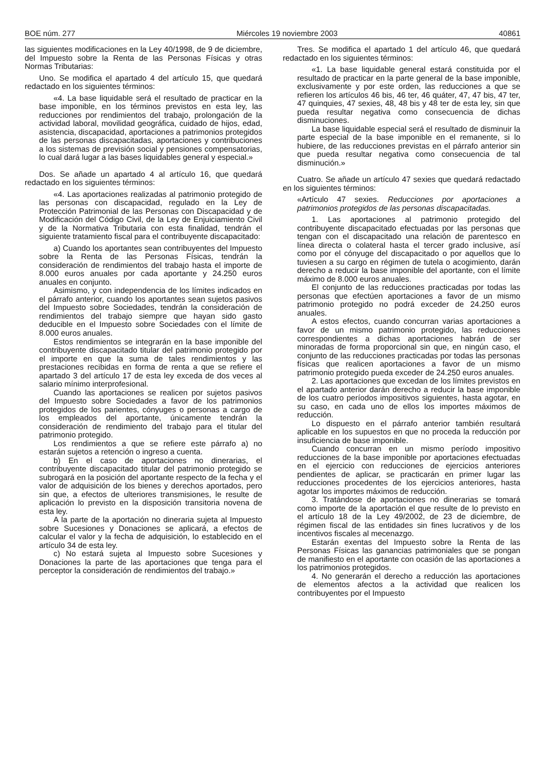BOE núm. 277 Miércoles 19 noviembre 2003 40861
las siguientes modificaciones en la Ley 40/1998, de 9 de diciembre, del Impuesto sobre la Renta de las Personas Físicas y otras Normas Tributarias:
Uno. Se modifica el apartado 4 del artículo 15, que quedará redactado en los siguientes términos:
«4. La base liquidable será el resultado de practicar en la base imponible, en los términos previstos en esta ley, las reducciones por rendimientos del trabajo, prolongación de la actividad laboral, movilidad geográfica, cuidado de hijos, edad, asistencia, discapacidad, aportaciones a patrimonios protegidos de las personas discapacitadas, aportaciones y contribuciones a los sistemas de previsión social y pensiones compensatorias, lo cual dará lugar a las bases liquidables general y especial.»
Dos. Se añade un apartado 4 al artículo 16, que quedará redactado en los siguientes términos:
«4. Las aportaciones realizadas al patrimonio protegido de las personas con discapacidad, regulado en la Ley de Protección Patrimonial de las Personas con Discapacidad y de Modificación del Código Civil, de la Ley de Enjuiciamiento Civil y de la Normativa Tributaria con esta finalidad, tendrán el siguiente tratamiento fiscal para el contribuyente discapacitado:
a) Cuando los aportantes sean contribuyentes del Impuesto sobre la Renta de las Personas Físicas, tendrán la consideración de rendimientos del trabajo hasta el importe de 8.000 euros anuales por cada aportante y 24.250 euros anuales en conjunto.
Asimismo, y con independencia de los límites indicados en el párrafo anterior, cuando los aportantes sean sujetos pasivos del Impuesto sobre Sociedades, tendrán la consideración de rendimientos del trabajo siempre que hayan sido gasto deducible en el Impuesto sobre Sociedades con el límite de 8.000 euros anuales.
Estos rendimientos se integrarán en la base imponible del contribuyente discapacitado titular del patrimonio protegido por el importe en que la suma de tales rendimientos y las prestaciones recibidas en forma de renta a que se refiere el apartado 3 del artículo 17 de esta ley exceda de dos veces al salario mínimo interprofesional.
Cuando las aportaciones se realicen por sujetos pasivos del Impuesto sobre Sociedades a favor de los patrimonios protegidos de los parientes, cónyuges o personas a cargo de los empleados del aportante, únicamente tendrán la consideración de rendimiento del trabajo para el titular del patrimonio protegido.
Los rendimientos a que se refiere este párrafo a) no estarán sujetos a retención o ingreso a cuenta.
b) En el caso de aportaciones no dinerarias, el contribuyente discapacitado titular del patrimonio protegido se subrogará en la posición del aportante respecto de la fecha y el valor de adquisición de los bienes y derechos aportados, pero sin que, a efectos de ulteriores transmisiones, le resulte de aplicación lo previsto en la disposición transitoria novena de esta ley.
A la parte de la aportación no dineraria sujeta al Impuesto sobre Sucesiones y Donaciones se aplicará, a efectos de calcular el valor y la fecha de adquisición, lo establecido en el artículo 34 de esta ley.
c) No estará sujeta al Impuesto sobre Sucesiones y Donaciones la parte de las aportaciones que tenga para el perceptor la consideración de rendimientos del trabajo.»
Tres. Se modifica el apartado 1 del artículo 46, que quedará redactado en los siguientes términos:
«1. La base liquidable general estará constituida por el resultado de practicar en la parte general de la base imponible, exclusivamente y por este orden, las reducciones a que se refieren los artículos 46 bis, 46 ter, 46 quáter, 47, 47 bis, 47 ter, 47 quinquies, 47 sexies, 48, 48 bis y 48 ter de esta ley, sin que pueda resultar negativa como consecuencia de dichas disminuciones.
La base liquidable especial será el resultado de disminuir la parte especial de la base imponible en el remanente, si lo hubiere, de las reducciones previstas en el párrafo anterior sin que pueda resultar negativa como consecuencia de tal disminución.»
Cuatro. Se añade un artículo 47 sexies que quedará redactado en los siguientes términos:
«Artículo 47 sexies. Reducciones por aportaciones a patrimonios protegidos de las personas discapacitadas.
1. Las aportaciones al patrimonio protegido del contribuyente discapacitado efectuadas por las personas que tengan con el discapacitado una relación de parentesco en línea directa o colateral hasta el tercer grado inclusive, así como por el cónyuge del discapacitado o por aquellos que lo tuviesen a su cargo en régimen de tutela o acogimiento, darán derecho a reducir la base imponible del aportante, con el límite máximo de 8.000 euros anuales.
El conjunto de las reducciones practicadas por todas las personas que efectúen aportaciones a favor de un mismo patrimonio protegido no podrá exceder de 24.250 euros anuales.
A estos efectos, cuando concurran varias aportaciones a favor de un mismo patrimonio protegido, las reducciones correspondientes a dichas aportaciones habrán de ser minoradas de forma proporcional sin que, en ningún caso, el conjunto de las reducciones practicadas por todas las personas físicas que realicen aportaciones a favor de un mismo patrimonio protegido pueda exceder de 24.250 euros anuales.
2. Las aportaciones que excedan de los límites previstos en el apartado anterior darán derecho a reducir la base imponible de los cuatro períodos impositivos siguientes, hasta agotar, en su caso, en cada uno de ellos los importes máximos de reducción.
Lo dispuesto en el párrafo anterior también resultará aplicable en los supuestos en que no proceda la reducción por insuficiencia de base imponible.
Cuando concurran en un mismo período impositivo reducciones de la base imponible por aportaciones efectuadas en el ejercicio con reducciones de ejercicios anteriores pendientes de aplicar, se practicarán en primer lugar las reducciones procedentes de los ejercicios anteriores, hasta agotar los importes máximos de reducción.
3. Tratándose de aportaciones no dinerarias se tomará como importe de la aportación el que resulte de lo previsto en el artículo 18 de la Ley 49/2002, de 23 de diciembre, de régimen fiscal de las entidades sin fines lucrativos y de los incentivos fiscales al mecenazgo.
Estarán exentas del Impuesto sobre la Renta de las Personas Físicas las ganancias patrimoniales que se pongan de manifiesto en el aportante con ocasión de las aportaciones a los patrimonios protegidos.
4. No generarán el derecho a reducción las aportaciones de elementos afectos a la actividad que realicen los contribuyentes por el Impuesto